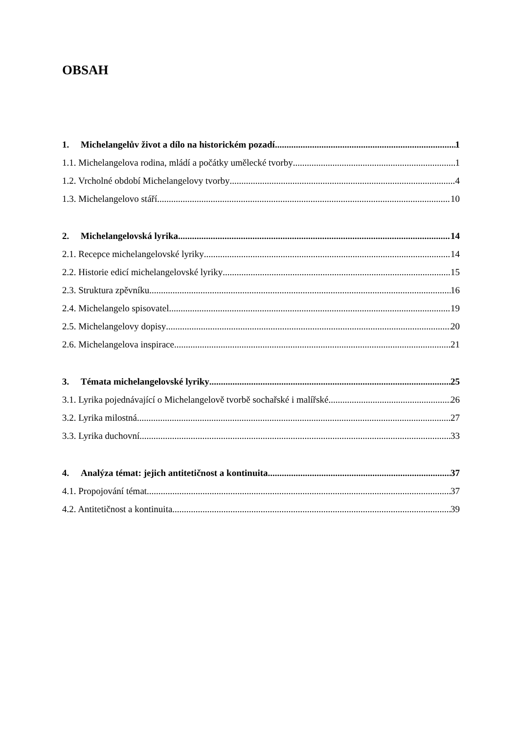OBSAH
1. Michelangelův život a dílo na historickém pozadí 1
1.1. Michelangelova rodina, mládí a počátky umělecké tvorby 1
1.2. Vrcholné období Michelangelovy tvorby 4
1.3. Michelangelovo stáří 10
2. Michelangelovská lyrika 14
2.1. Recepce michelangelovské lyriky 14
2.2. Historie edicí michelangelovské lyriky 15
2.3. Struktura zpěvníku 16
2.4. Michelangelo spisovatel 19
2.5. Michelangelovy dopisy 20
2.6. Michelangelova inspirace 21
3. Témata michelangelovské lyriky 25
3.1. Lyrika pojednávající o Michelangelově tvorbě sochařské i malířské 26
3.2. Lyrika milostná 27
3.3. Lyrika duchovní 33
4. Analýza témat: jejich antitetičnost a kontinuita 37
4.1. Propojování témat 37
4.2. Antitetičnost a kontinuita 39